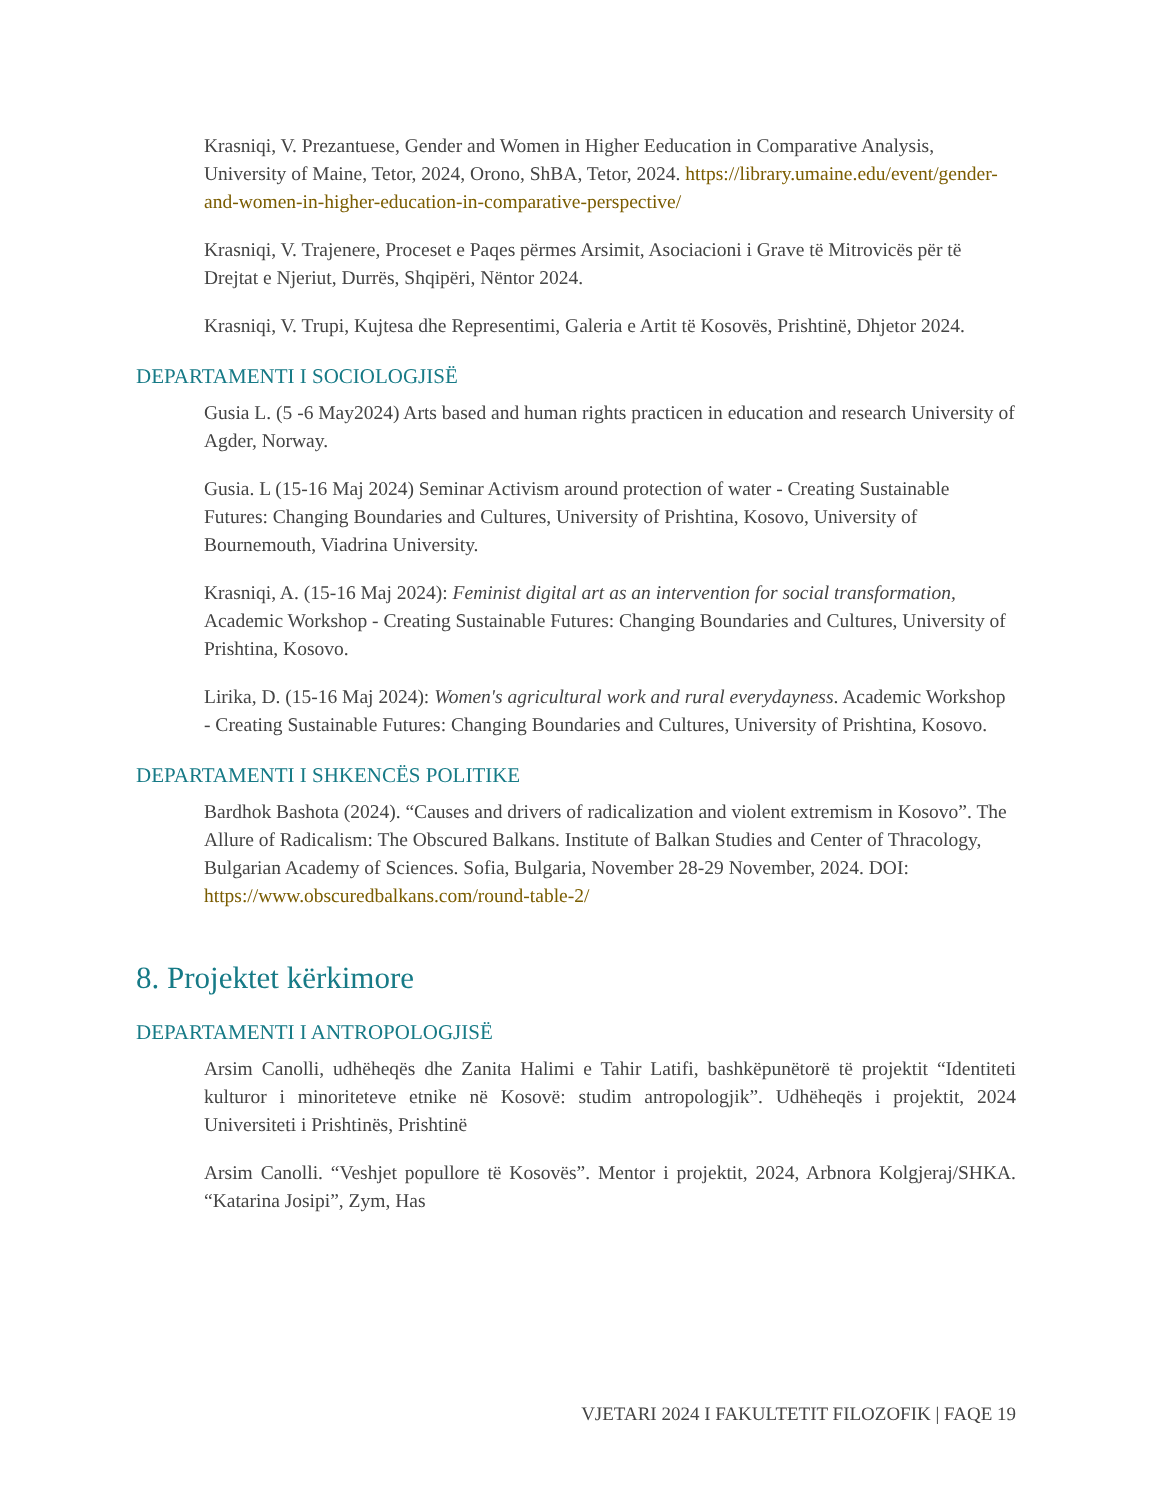Krasniqi, V. Prezantuese, Gender and Women in Higher Eeducation in Comparative Analysis, University of Maine, Tetor, 2024, Orono, ShBA, Tetor, 2024. https://library.umaine.edu/event/gender-and-women-in-higher-education-in-comparative-perspective/
Krasniqi, V. Trajenere, Proceset e Paqes përmes Arsimit, Asociacioni i Grave të Mitrovicës për të Drejtat e Njeriut, Durrës, Shqipëri, Nëntor 2024.
Krasniqi, V. Trupi, Kujtesa dhe Representimi, Galeria e Artit të Kosovës, Prishtinë, Dhjetor 2024.
DEPARTAMENTI I SOCIOLOGJISË
Gusia L. (5 -6 May2024) Arts based and human rights practicen in education and research University of Agder, Norway.
Gusia. L (15-16 Maj 2024) Seminar Activism around protection of water - Creating Sustainable Futures: Changing Boundaries and Cultures, University of Prishtina, Kosovo, University of Bournemouth, Viadrina University.
Krasniqi, A. (15-16 Maj 2024): Feminist digital art as an intervention for social transformation, Academic Workshop - Creating Sustainable Futures: Changing Boundaries and Cultures, University of Prishtina, Kosovo.
Lirika, D. (15-16 Maj 2024): Women's agricultural work and rural everydayness. Academic Workshop - Creating Sustainable Futures: Changing Boundaries and Cultures, University of Prishtina, Kosovo.
DEPARTAMENTI I SHKENCËS POLITIKE
Bardhok Bashota (2024). “Causes and drivers of radicalization and violent extremism in Kosovo”. The Allure of Radicalism: The Obscured Balkans. Institute of Balkan Studies and Center of Thracology, Bulgarian Academy of Sciences. Sofia, Bulgaria, November 28-29 November, 2024. DOI: https://www.obscuredbalkans.com/round-table-2/
8. Projektet kërkimore
DEPARTAMENTI I ANTROPOLOGJISË
Arsim Canolli, udhëheqës dhe Zanita Halimi e Tahir Latifi, bashkëpunëtorë të projektit “Identiteti kulturor i minoriteteve etnike në Kosovë: studim antropologjik”. Udhëheqës i projektit, 2024 Universiteti i Prishtinës, Prishtinë
Arsim Canolli. “Veshjet popullore të Kosovës”. Mentor i projektit, 2024, Arbnora Kolgjeraj/SHKA. “Katarina Josipi”, Zym, Has
VJETARI 2024 I FAKULTETIT FILOZOFIK | FAQE 19